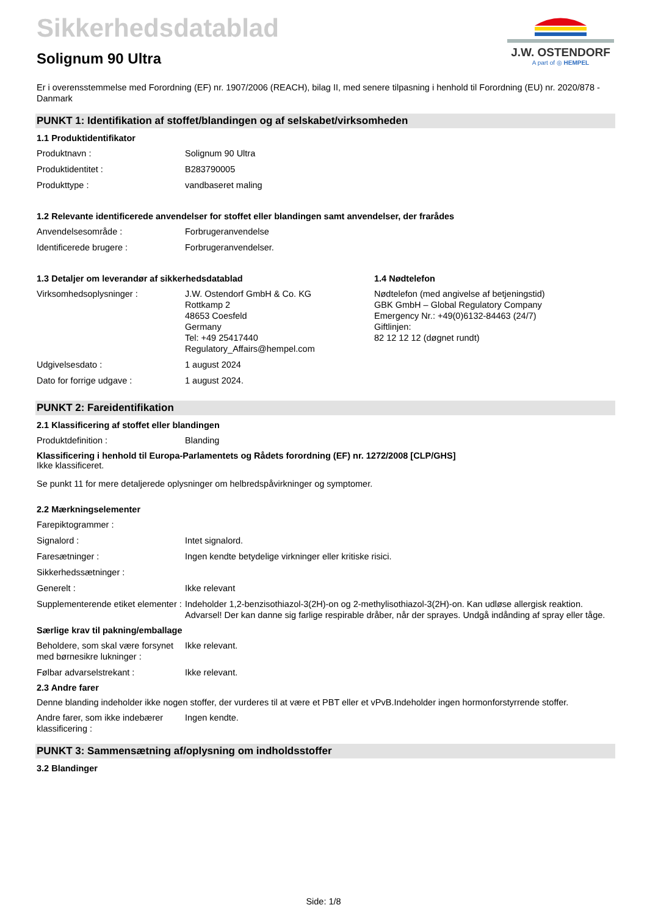Sikkerhedsdatablad
Solignum 90 Ultra
J.W. OSTENDORF
A part of ◎ HEMPEL
Er i overensstemmelse med Forordning (EF) nr. 1907/2006 (REACH), bilag II, med senere tilpasning i henhold til Forordning (EU) nr. 2020/878 - Danmark
PUNKT 1: Identifikation af stoffet/blandingen og af selskabet/virksomheden
1.1 Produktidentifikator
Produktnavn : Solignum 90 Ultra
Produktidentitet : B283790005
Produkttype : vandbaseret maling
1.2 Relevante identificerede anvendelser for stoffet eller blandingen samt anvendelser, der frarådes
Anvendelsesområde : Forbrugeranvendelse
Identificerede brugere : Forbrugeranvendelser.
1.3 Detaljer om leverandør af sikkerhedsdatablad
Virksomhedsoplysninger : J.W. Ostendorf GmbH & Co. KG
Rottkamp 2
48653 Coesfeld
Germany
Tel: +49 25417440
Regulatory_Affairs@hempel.com
Udgivelsesdato : 1 august 2024
Dato for forrige udgave : 1 august 2024.
1.4 Nødtelefon
Nødtelefon (med angivelse af betjeningstid)
GBK GmbH – Global Regulatory Company
Emergency Nr.: +49(0)6132-84463 (24/7)
Giftlinjen:
82 12 12 12 (døgnet rundt)
PUNKT 2: Fareidentifikation
2.1 Klassificering af stoffet eller blandingen
Produktdefinition : Blanding
Klassificering i henhold til Europa-Parlamentets og Rådets forordning (EF) nr. 1272/2008 [CLP/GHS]
Ikke klassificeret.
Se punkt 11 for mere detaljerede oplysninger om helbredspåvirkninger og symptomer.
2.2 Mærkningselementer
Farepiktogrammer :
Signalord : Intet signalord.
Faresætninger : Ingen kendte betydelige virkninger eller kritiske risici.
Sikkerhedssætninger :
Generelt : Ikke relevant
Supplementerende etiket elementer :
Indeholder 1,2-benzisothiazol-3(2H)-on og 2-methylisothiazol-3(2H)-on. Kan udløse allergisk reaktion. Advarsel! Der kan danne sig farlige respirable dråber, når der sprayes. Undgå indånding af spray eller tåge.
Særlige krav til pakning/emballage
Beholdere, som skal være forsynet med børnesikre lukninger :
Ikke relevant.
Følbar advarselstrekant : Ikke relevant.
2.3 Andre farer
Denne blanding indeholder ikke nogen stoffer, der vurderes til at være et PBT eller et vPvB.Indeholder ingen hormonforstyrrende stoffer.
Andre farer, som ikke indebærer klassificering :
Ingen kendte.
PUNKT 3: Sammensætning af/oplysning om indholdsstoffer
3.2 Blandinger
Side: 1/8